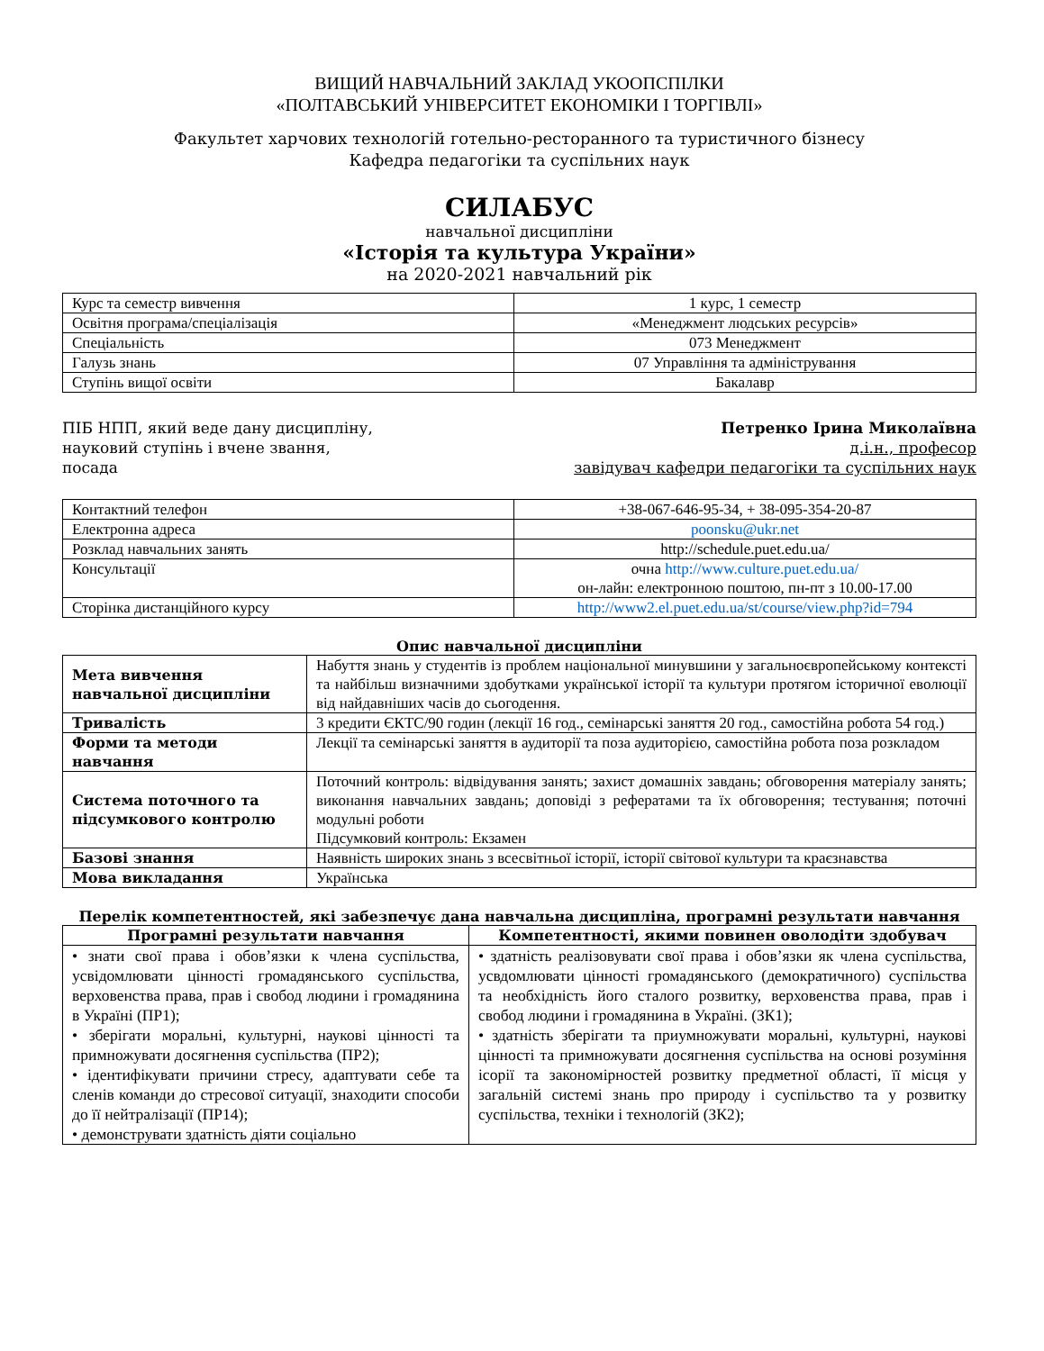ВИЩИЙ НАВЧАЛЬНИЙ ЗАКЛАД УКООПСПІЛКИ
«ПОЛТАВСЬКИЙ УНІВЕРСИТЕТ ЕКОНОМІКИ І ТОРГІВЛІ»
Факультет харчових технологій готельно-ресторанного та туристичного бізнесу
Кафедра педагогіки та суспільних наук
СИЛАБУС
навчальної дисципліни
«Історія та культура України»
на 2020-2021 навчальний рік
| Курс та семестр вивчення | 1 курс, 1 семестр |
| Освітня програма/спеціалізація | «Менеджмент людських ресурсів» |
| Спеціальність | 073 Менеджмент |
| Галузь знань | 07 Управління та адміністрування |
| Ступінь вищої освіти | Бакалавр |
ПІБ НПП, який веде дану дисципліну,
науковий ступінь і вчене звання,
посада
Петренко Ірина Миколаївна
д.і.н., професор
завідувач кафедри педагогіки та суспільних наук
| Контактний телефон | +38-067-646-95-34, + 38-095-354-20-87 |
| Електронна адреса | poonsku@ukr.net |
| Розклад навчальних занять | http://schedule.puet.edu.ua/ |
| Консультації | очна http://www.culture.puet.edu.ua/ он-лайн: електронною поштою, пн-пт з 10.00-17.00 |
| Сторінка дистанційного курсу | http://www2.el.puet.edu.ua/st/course/view.php?id=794 |
Опис навчальної дисципліни
| Мета вивчення навчальної дисципліни | Набуття знань у студентів із проблем національної минувшини у загальноєвропейському контексті та найбільш визначними здобутками української історії та культури протягом історичної еволюції від найдавніших часів до сьогодення. |
| Тривалість | 3 кредити ЄКТС/90 годин (лекції 16 год., семінарські заняття 20 год., самостійна робота 54 год.) |
| Форми та методи навчання | Лекції та семінарські заняття в аудиторії та поза аудиторією, самостійна робота поза розкладом |
| Система поточного та підсумкового контролю | Поточний контроль: відвідування занять; захист домашніх завдань; обговорення матеріалу занять; виконання навчальних завдань; доповіді з рефератами та їх обговорення; тестування; поточні модульні роботи Підсумковий контроль: Екзамен |
| Базові знання | Наявність широких знань з всесвітньої історії, історії світової культури та краєзнавства |
| Мова викладання | Українська |
Перелік компетентностей, які забезпечує дана навчальна дисципліна, програмні результати навчання
| Програмні результати навчання | Компетентності, якими повинен оволодіти здобувач |
| --- | --- |
| • знати свої права і обов’язки к члена суспільства, усвідомлювати цінності громадянського суспільства, верховенства права, прав і свобод людини і громадянина в Україні (ПР1); • зберігати моральні, культурні, наукові цінності та примножувати досягнення суспільства (ПР2); • ідентифікувати причини стресу, адаптувати себе та сленів команди до стресової ситуації, знаходити способи до її нейтралізації (ПР14); • демонструвати здатність діяти соціально | • здатність реалізовувати свої права і обов’язки як члена суспільства, усвдомлювати цінності громадянського (демократичного) суспільства та необхідність його сталого розвитку, верховенства права, прав і свобод людини і громадянина в Україні. (ЗК1); • здатність зберігати та приумножувати моральні, культурні, наукові цінності та примножувати досягнення суспільства на основі розуміння ісорії та закономірностей розвитку предметної області, її місця у загальній системі знань про природу і суспільство та у розвитку суспільства, техніки і технологій (ЗК2); |